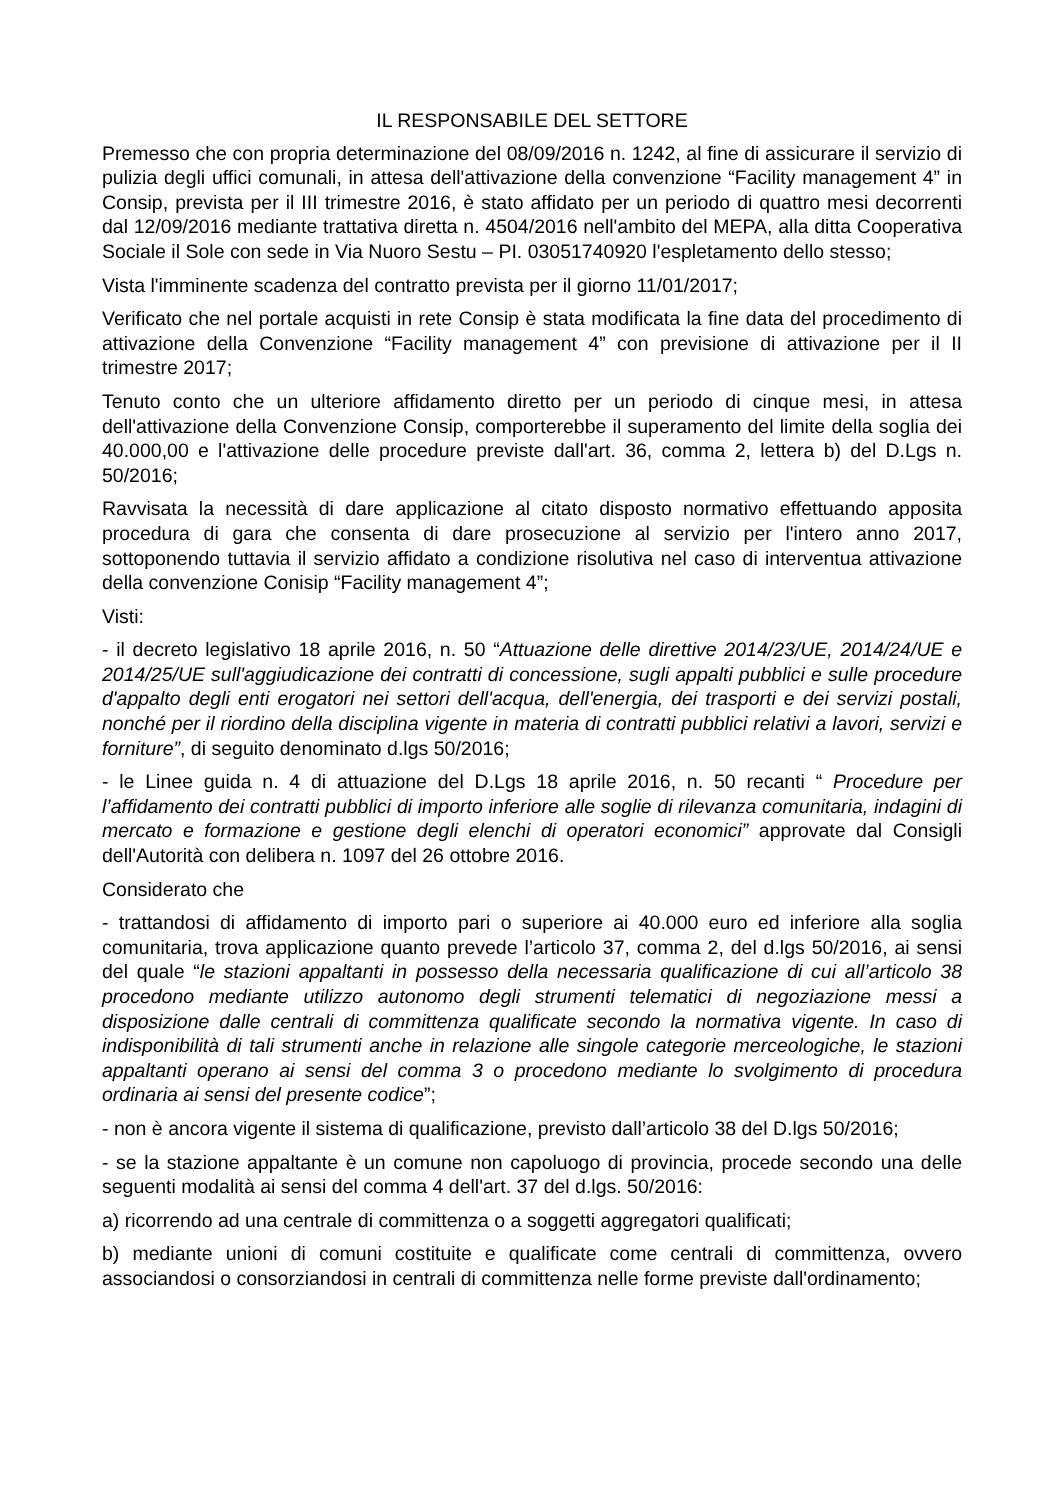IL RESPONSABILE DEL SETTORE
Premesso che con propria determinazione del 08/09/2016 n. 1242, al fine di assicurare il servizio di pulizia degli uffici comunali, in attesa dell'attivazione della convenzione “Facility management 4” in Consip, prevista per il III trimestre 2016, è stato affidato per un periodo di quattro mesi decorrenti dal 12/09/2016 mediante trattativa diretta n. 4504/2016 nell'ambito del MEPA, alla ditta Cooperativa Sociale il Sole con sede in Via Nuoro Sestu – PI. 03051740920 l'espletamento dello stesso;
Vista l'imminente scadenza del contratto prevista per il giorno 11/01/2017;
Verificato che nel portale acquisti in rete Consip è stata modificata la fine data del procedimento di attivazione della Convenzione “Facility management 4” con previsione di attivazione per il II trimestre 2017;
Tenuto conto che un ulteriore affidamento diretto per un periodo di cinque mesi, in attesa dell'attivazione della Convenzione Consip, comporterebbe il superamento del limite della soglia dei 40.000,00 e l'attivazione delle procedure previste dall'art. 36, comma 2, lettera b) del D.Lgs n. 50/2016;
Ravvisata la necessità di dare applicazione al citato disposto normativo effettuando apposita procedura di gara che consenta di dare prosecuzione al servizio per l'intero anno 2017, sottoponendo tuttavia il servizio affidato a condizione risolutiva nel caso di interventua attivazione della convenzione Conisip “Facility management 4”;
Visti:
- il decreto legislativo 18 aprile 2016, n. 50 “Attuazione delle direttive 2014/23/UE, 2014/24/UE e 2014/25/UE sull'aggiudicazione dei contratti di concessione, sugli appalti pubblici e sulle procedure d'appalto degli enti erogatori nei settori dell'acqua, dell'energia, dei trasporti e dei servizi postali, nonché per il riordino della disciplina vigente in materia di contratti pubblici relativi a lavori, servizi e forniture”, di seguito denominato d.lgs 50/2016;
- le Linee guida n. 4 di attuazione del D.Lgs 18 aprile 2016, n. 50 recanti “ Procedure per l’affidamento dei contratti pubblici di importo inferiore alle soglie di rilevanza comunitaria, indagini di mercato e formazione e gestione degli elenchi di operatori economici” approvate dal Consigli dell'Autorità con delibera n. 1097 del 26 ottobre 2016.
Considerato che
- trattandosi di affidamento di importo pari o superiore ai 40.000 euro ed inferiore alla soglia comunitaria, trova applicazione quanto prevede l’articolo 37, comma 2, del d.lgs 50/2016, ai sensi del quale “le stazioni appaltanti in possesso della necessaria qualificazione di cui all’articolo 38 procedono mediante utilizzo autonomo degli strumenti telematici di negoziazione messi a disposizione dalle centrali di committenza qualificate secondo la normativa vigente. In caso di indisponibilità di tali strumenti anche in relazione alle singole categorie merceologiche, le stazioni appaltanti operano ai sensi del comma 3 o procedono mediante lo svolgimento di procedura ordinaria ai sensi del presente codice”;
- non è ancora vigente il sistema di qualificazione, previsto dall’articolo 38 del D.lgs 50/2016;
- se la stazione appaltante è un comune non capoluogo di provincia, procede secondo una delle seguenti modalità ai sensi del comma 4 dell'art. 37 del d.lgs. 50/2016:
a) ricorrendo ad una centrale di committenza o a soggetti aggregatori qualificati;
b) mediante unioni di comuni costituite e qualificate come centrali di committenza, ovvero associandosi o consorziandosi in centrali di committenza nelle forme previste dall'ordinamento;